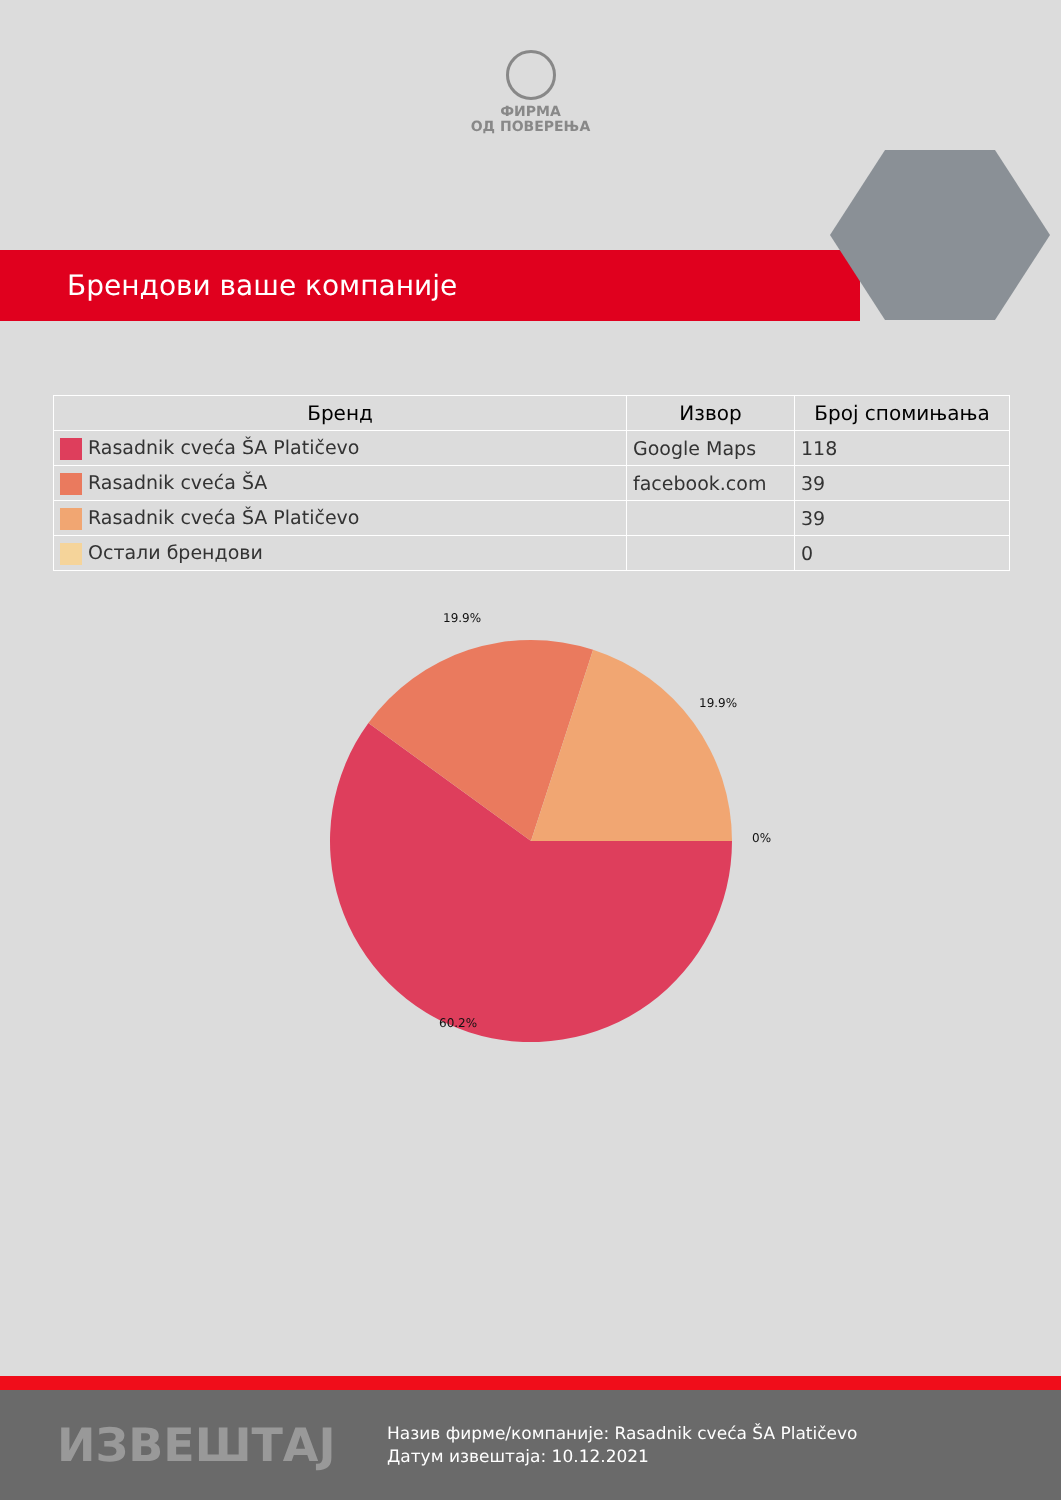ФИРМА
ОД ПОВЕРЕЊА
Брендови ваше компаније
| Бренд | Извор | Број спомињања |
| --- | --- | --- |
| Rasadnik cveća ŠA Platičevo | Google Maps | 118 |
| Rasadnik cveća ŠA | facebook.com | 39 |
| Rasadnik cveća ŠA Platičevo | | 39 |
| Остали брендови | | 0 |
19.9%
19.9%
0%
60.2%
ИЗВЕШТАЈ
Назив фирме/компаније: Rasadnik cveća ŠA Platičevo
Датум извештаја: 10.12.2021